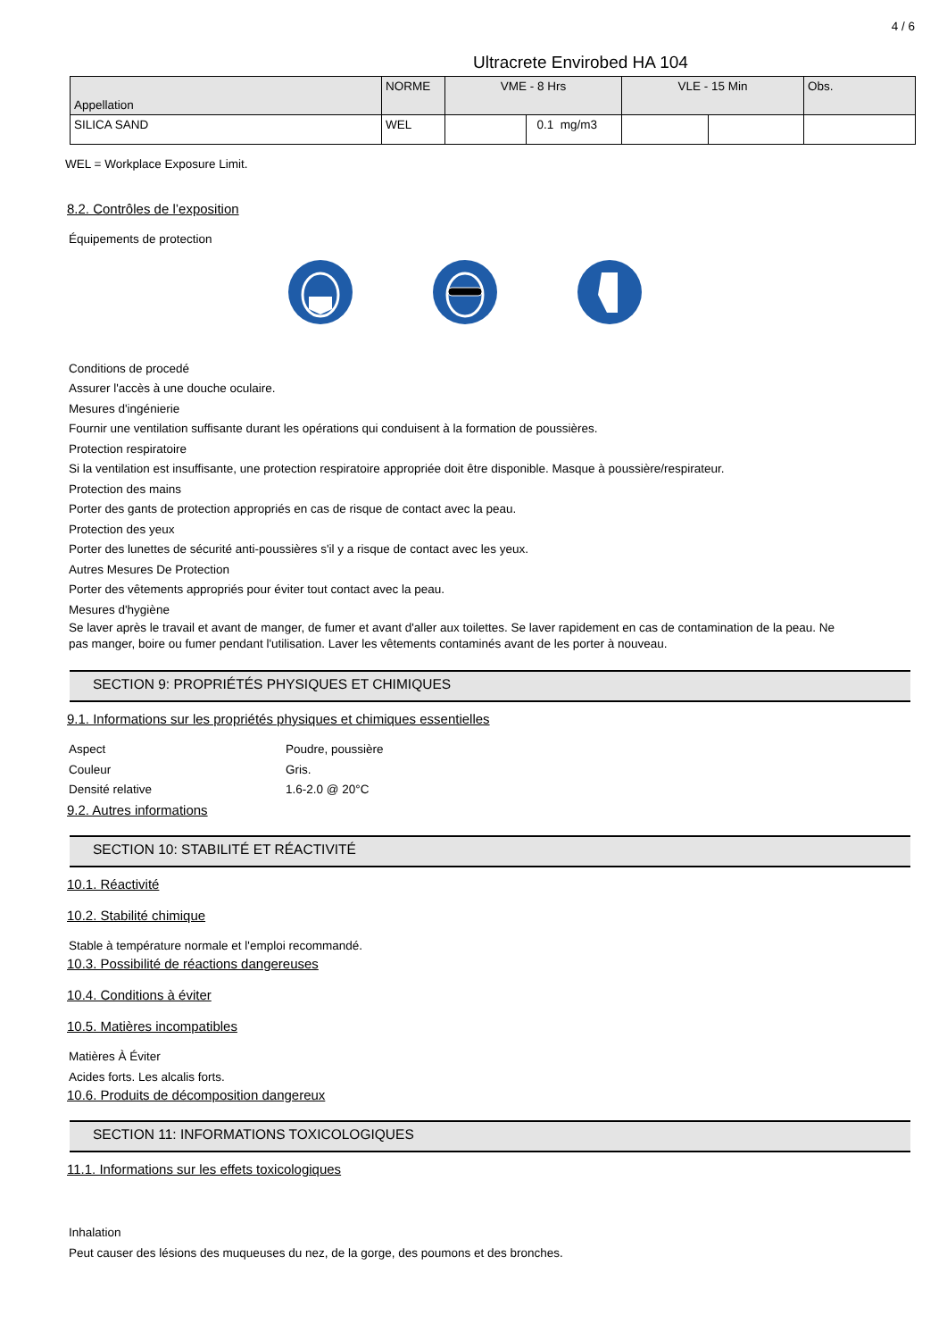4 / 6
Ultracrete Envirobed HA 104
| Appellation | NORME | VME - 8 Hrs | | VLE - 15 Min | | Obs. |
| --- | --- | --- | --- | --- | --- | --- |
| SILICA SAND | WEL | | 0.1 mg/m3 | | | |
WEL = Workplace Exposure Limit.
8.2. Contrôles de l’exposition
Équipements de protection
Conditions de procedé
Assurer l'accès à une douche oculaire.
Mesures d'ingénierie
Fournir une ventilation suffisante durant les opérations qui conduisent à la formation de poussières.
Protection respiratoire
Si la ventilation est insuffisante, une protection respiratoire appropriée doit être disponible. Masque à poussière/respirateur.
Protection des mains
Porter des gants de protection appropriés en cas de risque de contact avec la peau.
Protection des yeux
Porter des lunettes de sécurité anti-poussières s'il y a risque de contact avec les yeux.
Autres Mesures De Protection
Porter des vêtements appropriés pour éviter tout contact avec la peau.
Mesures d'hygiène
Se laver après le travail et avant de manger, de fumer et avant d'aller aux toilettes. Se laver rapidement en cas de contamination de la peau. Ne pas manger, boire ou fumer pendant l'utilisation. Laver les vêtements contaminés avant de les porter à nouveau.
SECTION 9: PROPRIÉTÉS PHYSIQUES ET CHIMIQUES
9.1. Informations sur les propriétés physiques et chimiques essentielles
Aspect Poudre, poussière
Couleur Gris.
Densité relative 1.6-2.0 @ 20°C
9.2. Autres informations
SECTION 10: STABILITÉ ET RÉACTIVITÉ
10.1. Réactivité
10.2. Stabilité chimique
Stable à température normale et l'emploi recommandé.
10.3. Possibilité de réactions dangereuses
10.4. Conditions à éviter
10.5. Matières incompatibles
Matières À Éviter
Acides forts. Les alcalis forts.
10.6. Produits de décomposition dangereux
SECTION 11: INFORMATIONS TOXICOLOGIQUES
11.1. Informations sur les effets toxicologiques
Inhalation
Peut causer des lésions des muqueuses du nez, de la gorge, des poumons et des bronches.